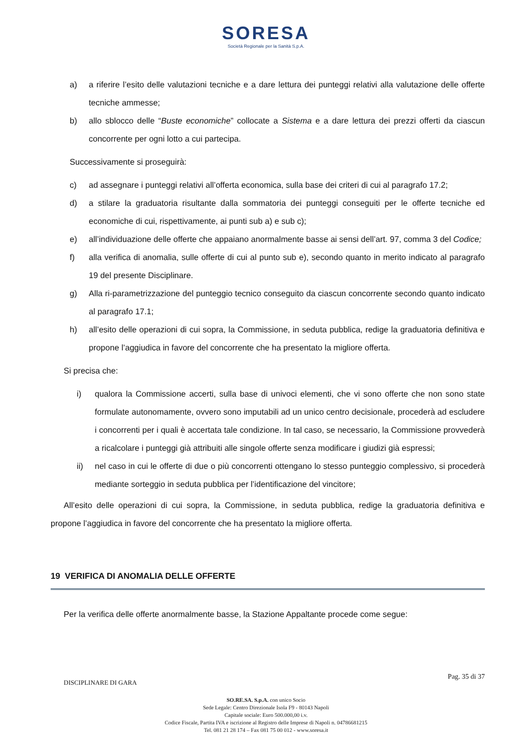SORESA
Società Regionale per la Sanità S.p.A.
a) a riferire l’esito delle valutazioni tecniche e a dare lettura dei punteggi relativi alla valutazione delle offerte tecniche ammesse;
b) allo sblocco delle “Buste economiche” collocate a Sistema e a dare lettura dei prezzi offerti da ciascun concorrente per ogni lotto a cui partecipa.
Successivamente si proseguirà:
c) ad assegnare i punteggi relativi all’offerta economica, sulla base dei criteri di cui al paragrafo 17.2;
d) a stilare la graduatoria risultante dalla sommatoria dei punteggi conseguiti per le offerte tecniche ed economiche di cui, rispettivamente, ai punti sub a) e sub c);
e) all’individuazione delle offerte che appaiano anormalmente basse ai sensi dell’art. 97, comma 3 del Codice;
f) alla verifica di anomalia, sulle offerte di cui al punto sub e), secondo quanto in merito indicato al paragrafo 19 del presente Disciplinare.
g) Alla ri-parametrizzazione del punteggio tecnico conseguito da ciascun concorrente secondo quanto indicato al paragrafo 17.1;
h) all’esito delle operazioni di cui sopra, la Commissione, in seduta pubblica, redige la graduatoria definitiva e propone l’aggiudica in favore del concorrente che ha presentato la migliore offerta.
Si precisa che:
i) qualora la Commissione accerti, sulla base di univoci elementi, che vi sono offerte che non sono state formulate autonomamente, ovvero sono imputabili ad un unico centro decisionale, procederà ad escludere i concorrenti per i quali è accertata tale condizione. In tal caso, se necessario, la Commissione provvederà a ricalcolare i punteggi già attribuiti alle singole offerte senza modificare i giudizi già espressi;
ii) nel caso in cui le offerte di due o più concorrenti ottengano lo stesso punteggio complessivo, si procederà mediante sorteggio in seduta pubblica per l’identificazione del vincitore;
All’esito delle operazioni di cui sopra, la Commissione, in seduta pubblica, redige la graduatoria definitiva e propone l’aggiudica in favore del concorrente che ha presentato la migliore offerta.
19 VERIFICA DI ANOMALIA DELLE OFFERTE
Per la verifica delle offerte anormalmente basse, la Stazione Appaltante procede come segue:
DISCIPLINARE DI GARA Pag. 35 di 37
SO.RE.SA. S.p.A. con unico Socio
Sede Legale: Centro Direzionale Isola F9 - 80143 Napoli
Capitale sociale: Euro 500.000,00 i.v.
Codice Fiscale, Partita IVA e iscrizione al Registro delle Imprese di Napoli n. 04786681215
Tel. 081 21 28 174 – Fax 081 75 00 012 - www.soresa.it